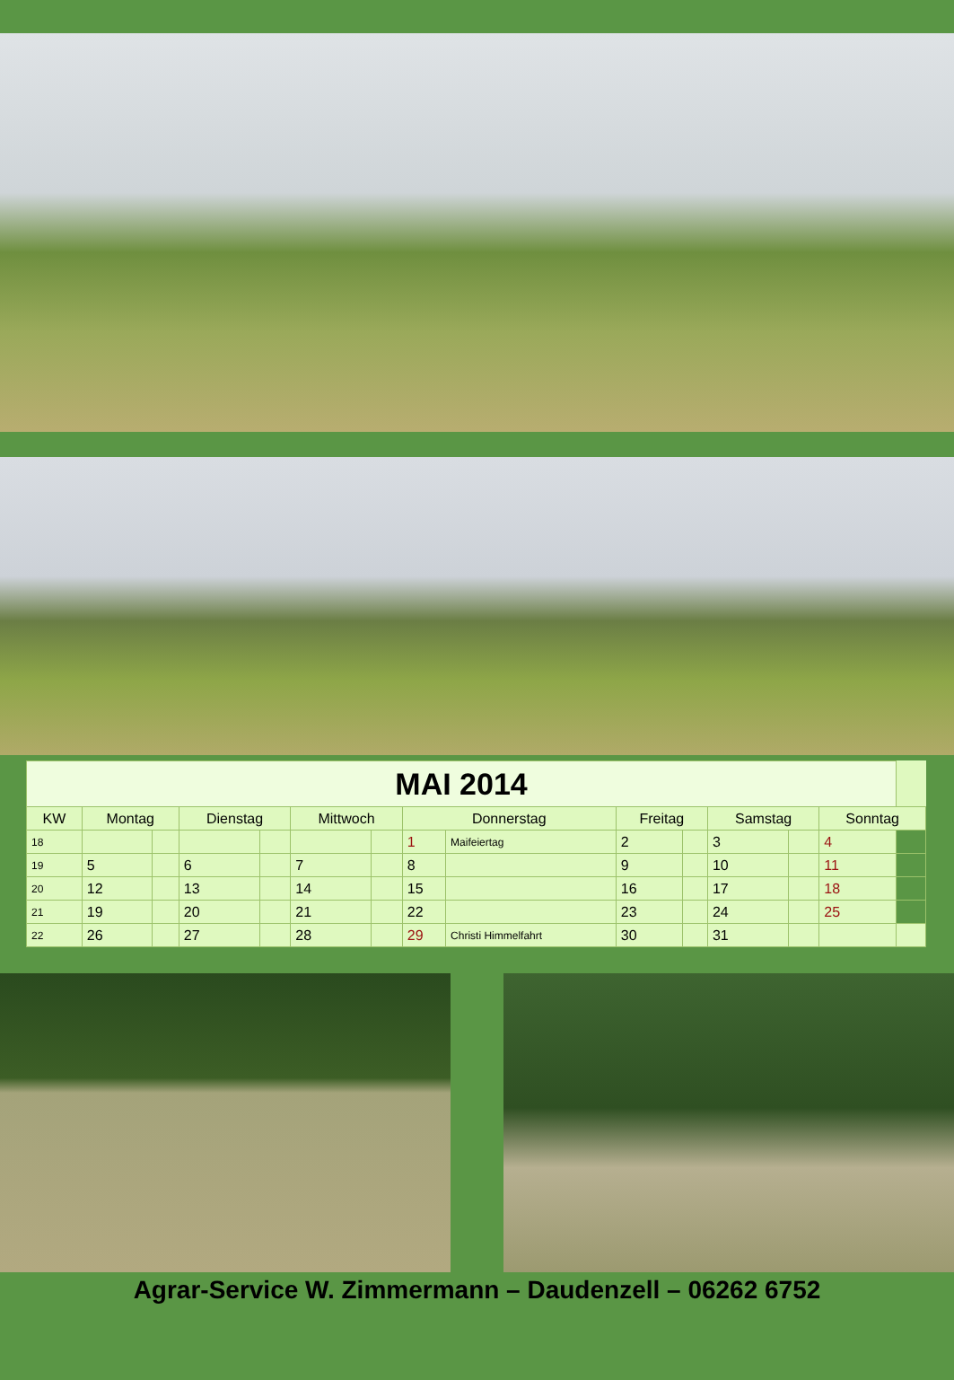| MAI 2014 | | | | | | | | | | | | | | |
| --- | --- | --- | --- | --- | --- | --- | --- | --- | --- | --- | --- | --- | --- | --- |
| KW | Montag | | Dienstag | | Mittwoch | | Donnerstag | | Freitag | | Samstag | | Sonntag | |
| 18 | | | | | | | 1 | Maifeiertag | 2 | | 3 | | 4 | |
| 19 | 5 | | 6 | | 7 | | 8 | | 9 | | 10 | | 11 | |
| 20 | 12 | | 13 | | 14 | | 15 | | 16 | | 17 | | 18 | |
| 21 | 19 | | 20 | | 21 | | 22 | | 23 | | 24 | | 25 | |
| 22 | 26 | | 27 | | 28 | | 29 | Christi Himmelfahrt | 30 | | 31 | | | |
Agrar-Service W. Zimmermann – Daudenzell – 06262 6752